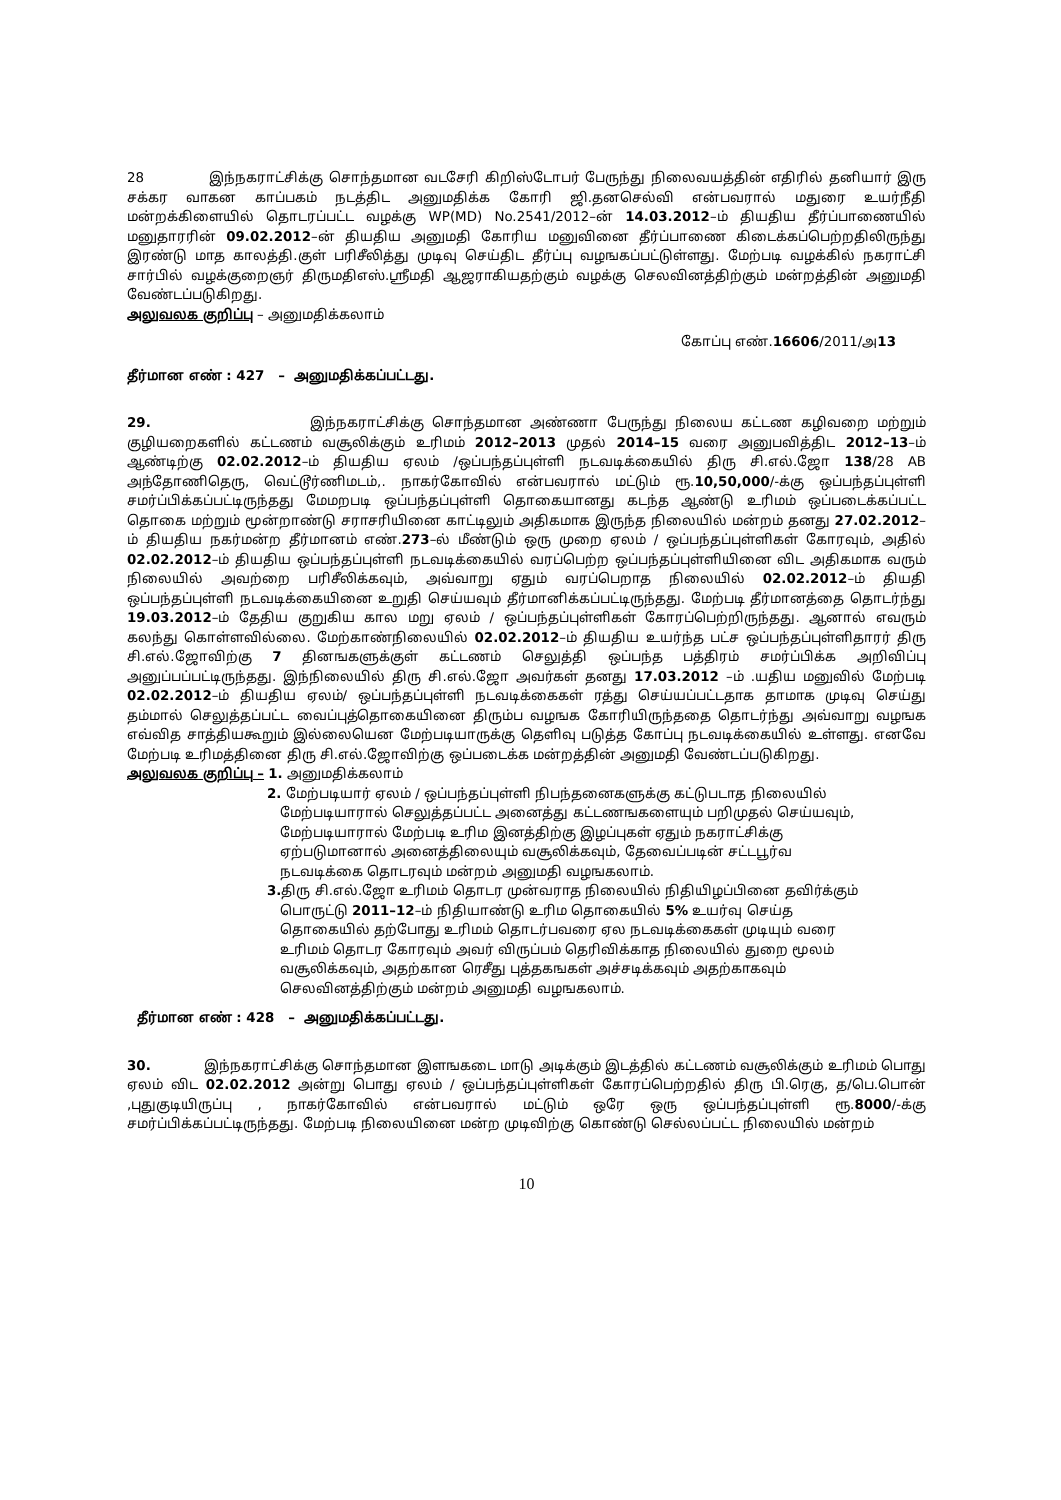28 இந்நகராட்சிக்கு சொந்தமான வடசேரி கிறிஸ்டோபர் பேருந்து நிலைவயத்தின் எதிரில் தனியார் இரு சக்கர வாகன காப்பகம் நடத்திட அனுமதிக்க கோரி ஜி.தனசெல்வி என்பவரால் மதுரை உயர்நீதி மன்றக்கிளையில் தொடரப்பட்ட வழக்கு WP(MD) No.2541/2012–ன் 14.03.2012–ம் தியதிய தீர்ப்பாணையில் மனுதாரரின் 09.02.2012–ன் தியதிய அனுமதி கோரிய மனுவினை தீர்ப்பாணை கிடைக்கப்பெற்றதிலிருந்து இரண்டு மாத காலத்தி.குள் பரிசீலித்து முடிவு செய்திட தீர்ப்பு வழஙகப்பட்டுள்ளது. மேற்படி வழக்கில் நகராட்சி சார்பில் வழக்குறைஞர் திருமதிஎஸ்.ஸ்ரீமதி ஆஜராகியதற்கும் வழக்கு செலவினத்திற்கும் மன்றத்தின் அனுமதி வேண்டப்படுகிறது.
அலுவலக குறிப்பு – அனுமதிக்கலாம்
கோப்பு எண்.16606/2011/அ13
தீர்மான எண் : 427 – அனுமதிக்கப்பட்டது.
29. இந்நகராட்சிக்கு சொந்தமான அண்ணா பேருந்து நிலைய கட்டண கழிவறை மற்றும் குழியறைகளில் கட்டணம் வசூலிக்கும் உரிமம் 2012–2013 முதல் 2014–15 வரை அனுபவித்திட 2012–13–ம் ஆண்டிற்கு 02.02.2012–ம் தியதிய ஏலம் /ஒப்பந்தப்புள்ளி நடவடிக்கையில் திரு சி.எல்.ஜோ 138/28 AB அந்தோணிதெரு, வெட்டூர்ணிமடம்,. நாகர்கோவில் என்பவரால் மட்டும் ரூ.10,50,000/-க்கு ஒப்பந்தப்புள்ளி சமர்ப்பிக்கப்பட்டிருந்தது மேமறபடி ஒப்பந்தப்புள்ளி தொகையானது கடந்த ஆண்டு உரிமம் ஒப்படைக்கப்பட்ட தொகை மற்றும் மூன்றாண்டு சராசரியினை காட்டிலும் அதிகமாக இருந்த நிலையில் மன்றம் தனது 27.02.2012–ம் தியதிய நகர்மன்ற தீர்மானம் எண்.273–ல் மீண்டும் ஒரு முறை ஏலம் / ஒப்பந்தப்புள்ளிகள் கோரவும், அதில் 02.02.2012–ம் தியதிய ஒப்பந்தப்புள்ளி நடவடிக்கையில் வரப்பெற்ற ஒப்பந்தப்புள்ளியினை விட அதிகமாக வரும் நிலையில் அவற்றை பரிசீலிக்கவும், அவ்வாறு ஏதும் வரப்பெறாத நிலையில் 02.02.2012–ம் தியதி ஒப்பந்தப்புள்ளி நடவடிக்கையினை உறுதி செய்யவும் தீர்மானிக்கப்பட்டிருந்தது. மேற்படி தீர்மானத்தை தொடர்ந்து 19.03.2012–ம் தேதிய குறுகிய கால மறு ஏலம் / ஒப்பந்தப்புள்ளிகள் கோரப்பெற்றிருந்தது. ஆனால் எவரும் கலந்து கொள்ளவில்லை. மேற்காண்நிலையில் 02.02.2012–ம் தியதிய உயர்ந்த பட்ச ஒப்பந்தப்புள்ளிதாரர் திரு சி.எல்.ஜோவிற்கு 7 தினஙகளுக்குள் கட்டணம் செலுத்தி ஒப்பந்த பத்திரம் சமர்ப்பிக்க அறிவிப்பு அனுப்பப்பட்டிருந்தது. இந்நிலையில் திரு சி.எல்.ஜோ அவர்கள் தனது 17.03.2012 –ம் .யதிய மனுவில் மேற்படி 02.02.2012–ம் தியதிய ஏலம்/ ஒப்பந்தப்புள்ளி நடவடிக்கைகள் ரத்து செய்யப்பட்டதாக தாமாக முடிவு செய்து தம்மால் செலுத்தப்பட்ட வைப்புத்தொகையினை திரும்ப வழஙக கோரியிருந்ததை தொடர்ந்து அவ்வாறு வழஙக எவ்வித சாத்தியகூறும் இல்லையென மேற்படியாருக்கு தெளிவு படுத்த கோப்பு நடவடிக்கையில் உள்ளது. எனவே மேற்படி உரிமத்தினை திரு சி.எல்.ஜோவிற்கு ஒப்படைக்க மன்றத்தின் அனுமதி வேண்டப்படுகிறது.
அலுவலக குறிப்பு – 1. அனுமதிக்கலாம்
2. மேற்படியார் ஏலம் / ஒப்பந்தப்புள்ளி நிபந்தனைகளுக்கு கட்டுபடாத நிலையில்
மேற்படியாரால் செலுத்தப்பட்ட அனைத்து கட்டணஙகளையும் பறிமுதல் செய்யவும்,
மேற்படியாரால் மேற்படி உரிம இனத்திற்கு இழப்புகள் ஏதும் நகராட்சிக்கு
ஏற்படுமானால் அனைத்திலையும் வசூலிக்கவும், தேவைப்படின் சட்டபூர்வ
நடவடிக்கை தொடரவும் மன்றம் அனுமதி வழஙகலாம்.
3. திரு சி.எல்.ஜோ உரிமம் தொடர முன்வராத நிலையில் நிதியிழப்பினை தவிர்க்கும்
பொருட்டு 2011–12–ம் நிதியாண்டு உரிம தொகையில் 5% உயர்வு செய்த
தொகையில் தற்போது உரிமம் தொடர்பவரை ஏல நடவடிக்கைகள் முடியும் வரை
உரிமம் தொடர கோரவும் அவர் விருப்பம் தெரிவிக்காத நிலையில் துறை மூலம்
வசூலிக்கவும், அதற்கான ரெசீது புத்தகஙகள் அச்சடிக்கவும் அதற்காகவும்
செலவினத்திற்கும் மன்றம் அனுமதி வழஙகலாம்.
தீர்மான எண் : 428 – அனுமதிக்கப்பட்டது.
30. இந்நகராட்சிக்கு சொந்தமான இளஙகடை மாடு அடிக்கும் இடத்தில் கட்டணம் வசூலிக்கும் உரிமம் பொது ஏலம் விட 02.02.2012 அன்று பொது ஏலம் / ஒப்பந்தப்புள்ளிகள் கோரப்பெற்றதில் திரு பி.ரெகு, த/பெ.பொன் ,புதுகுடியிருப்பு , நாகர்கோவில் என்பவரால் மட்டும் ஒரே ஒரு ஒப்பந்தப்புள்ளி ரூ.8000/-க்கு சமர்ப்பிக்கப்பட்டிருந்தது. மேற்படி நிலையினை மன்ற முடிவிற்கு கொண்டு செல்லப்பட்ட நிலையில் மன்றம்
10